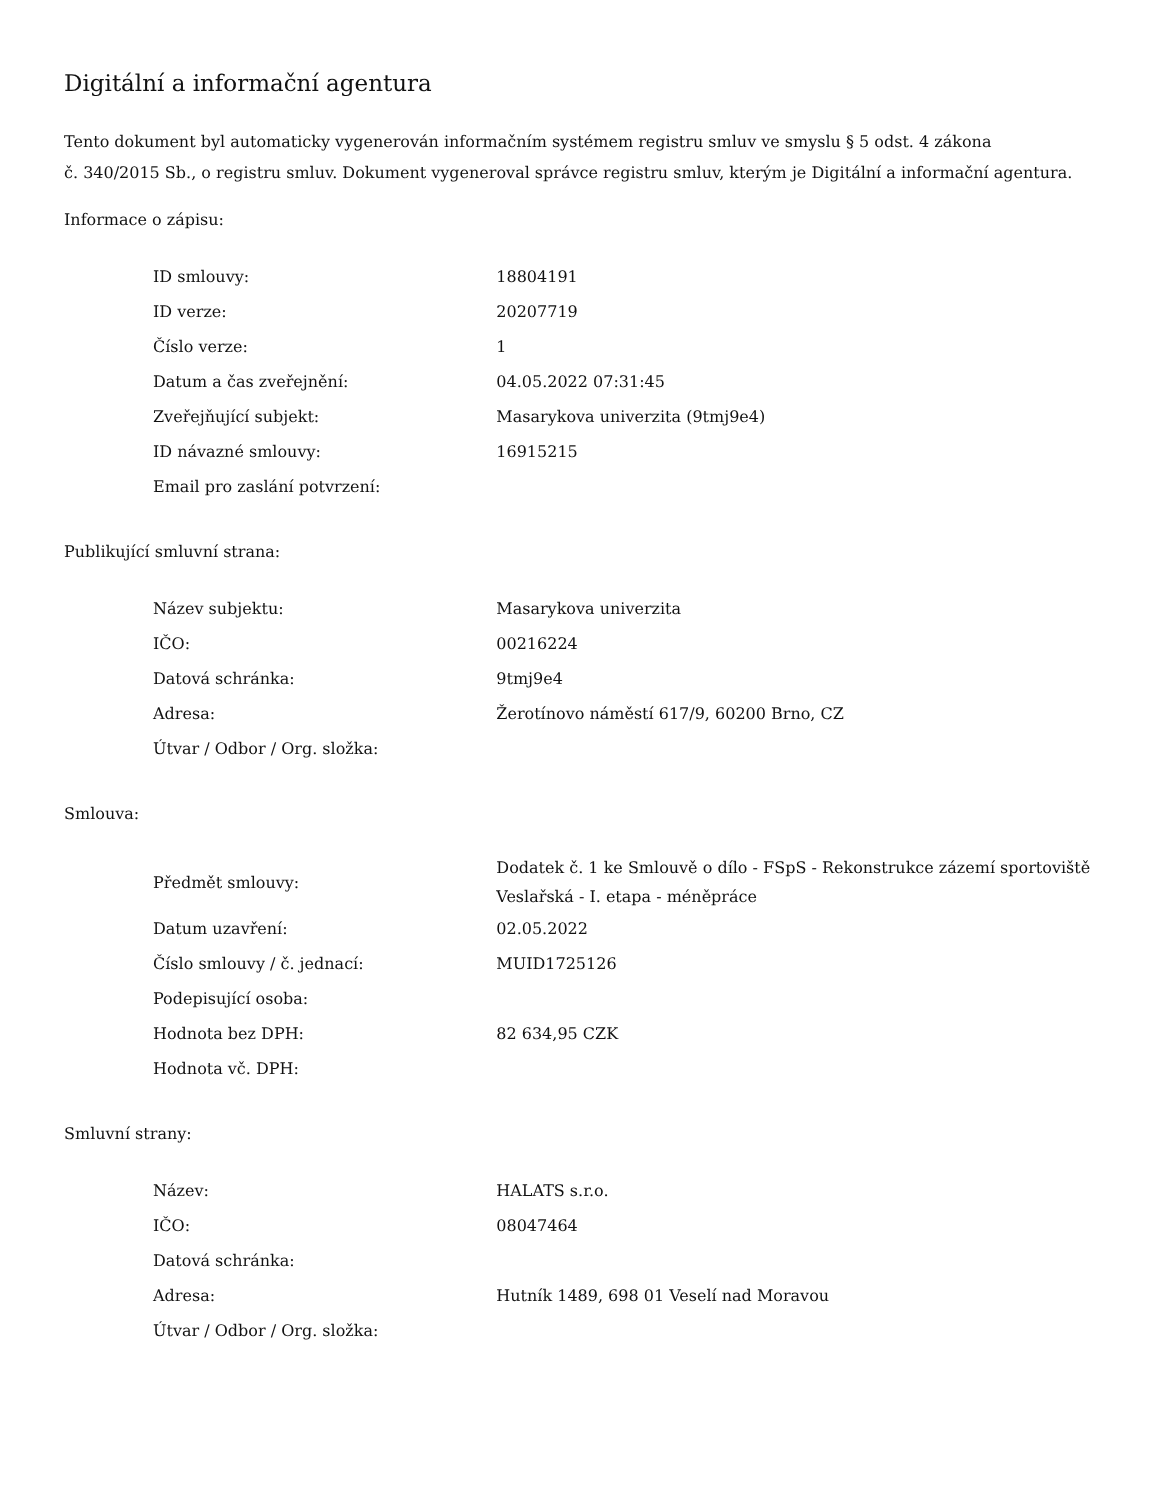Digitální a informační agentura
Tento dokument byl automaticky vygenerován informačním systémem registru smluv ve smyslu § 5 odst. 4 zákona
č. 340/2015 Sb., o registru smluv. Dokument vygeneroval správce registru smluv, kterým je Digitální a informační agentura.
Informace o zápisu:
| ID smlouvy: | 18804191 |
| ID verze: | 20207719 |
| Číslo verze: | 1 |
| Datum a čas zveřejnění: | 04.05.2022 07:31:45 |
| Zveřejňující subjekt: | Masarykova univerzita (9tmj9e4) |
| ID návazné smlouvy: | 16915215 |
| Email pro zaslání potvrzení: | |
Publikující smluvní strana:
| Název subjektu: | Masarykova univerzita |
| IČO: | 00216224 |
| Datová schránka: | 9tmj9e4 |
| Adresa: | Žerotínovo náměstí 617/9, 60200 Brno, CZ |
| Útvar / Odbor / Org. složka: | |
Smlouva:
| Předmět smlouvy: | Dodatek č. 1 ke Smlouvě o dílo - FSpS - Rekonstrukce zázemí sportoviště Veslařská - I. etapa - méněpráce |
| Datum uzavření: | 02.05.2022 |
| Číslo smlouvy / č. jednací: | MUID1725126 |
| Podepisující osoba: | |
| Hodnota bez DPH: | 82 634,95 CZK |
| Hodnota vč. DPH: | |
Smluvní strany:
| Název: | HALATS s.r.o. |
| IČO: | 08047464 |
| Datová schránka: | |
| Adresa: | Hutník 1489, 698 01 Veselí nad Moravou |
| Útvar / Odbor / Org. složka: | |